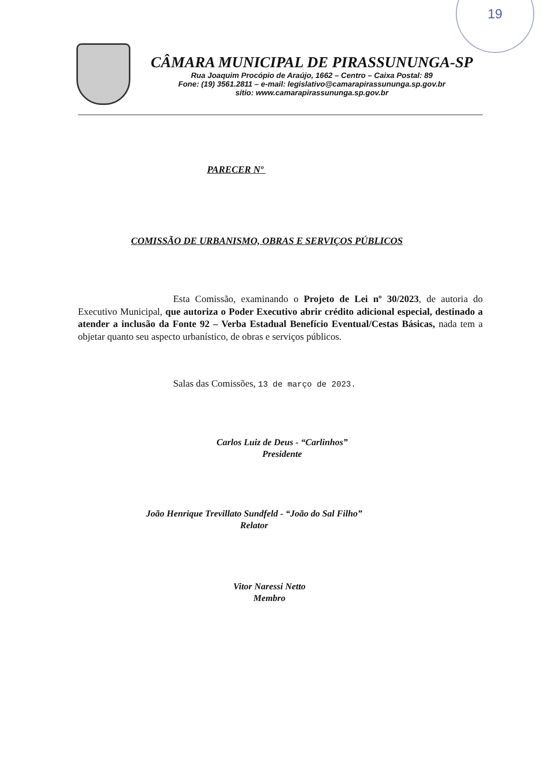19
CÂMARA MUNICIPAL DE PIRASSUNUNGA-SP
Rua Joaquim Procópio de Araújo, 1662 – Centro – Caixa Postal: 89
Fone: (19) 3561.2811 – e-mail: legislativo@camarapirassununga.sp.gov.br
sítio: www.camarapirassununga.sp.gov.br
PARECER Nº
COMISSÃO DE URBANISMO, OBRAS E SERVIÇOS PÚBLICOS
Esta Comissão, examinando o Projeto de Lei nº 30/2023, de autoria do Executivo Municipal, que autoriza o Poder Executivo abrir crédito adicional especial, destinado a atender a inclusão da Fonte 92 – Verba Estadual Benefício Eventual/Cestas Básicas, nada tem a objetar quanto seu aspecto urbanístico, de obras e serviços públicos.
Salas das Comissões, 13 de março de 2023.
Carlos Luiz de Deus - “Carlinhos”
Presidente
João Henrique Trevillato Sundfeld - “João do Sal Filho”
Relator
Vitor Naressi Netto
Membro